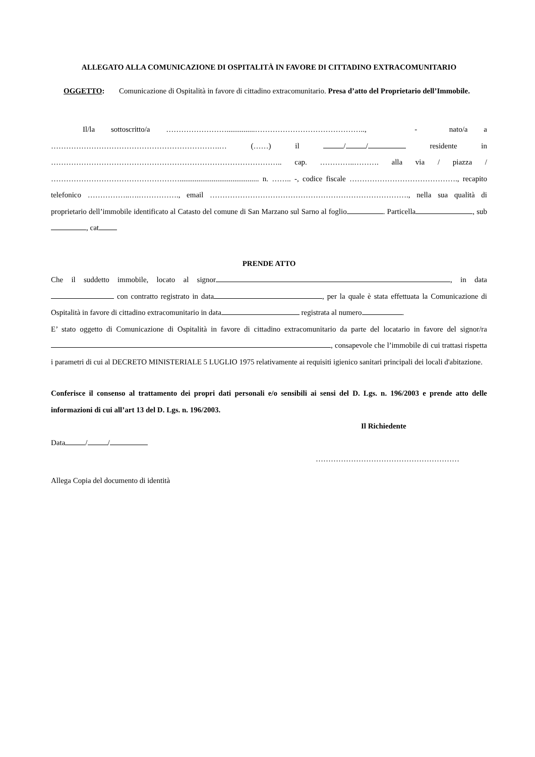ALLEGATO ALLA COMUNICAZIONE DI OSPITALITÀ IN FAVORE DI CITTADINO EXTRACOMUNITARIO
OGGETTO: Comunicazione di Ospitalità in favore di cittadino extracomunitario. Presa d’atto del Proprietario dell’Immobile.
Il/la sottoscritto/a ……………………...............…………………………………….., - nato/a a ………………………………………………………….… (……) il / / residente in ……………………………………………………………………………….. cap. …………..………. alla via / piazza / …………………………………………….......................................... n. …….. -, codice fiscale ……………………………………., recapito telefonico ……………..….……………., email ……………………………………………………………………., nella sua qualità di proprietario dell’immobile identificato al Catasto del comune di San Marzano sul Sarno al foglio . Particella , sub , cat
PRENDE ATTO
Che il suddetto immobile, locato al signor , in data con contratto registrato in data , per la quale è stata effettuata la Comunicazione di Ospitalità in favore di cittadino extracomunitario in data registrata al numero .
E’ stato oggetto di Comunicazione di Ospitalità in favore di cittadino extracomunitario da parte del locatario in favore del signor/ra , consapevole che l’immobile di cui trattasi rispetta i parametri di cui al DECRETO MINISTERIALE 5 LUGLIO 1975 relativamente ai requisiti igienico sanitari principali dei locali d'abitazione.
Conferisce il consenso al trattamento dei propri dati personali e/o sensibili ai sensi del D. Lgs. n. 196/2003 e prende atto delle informazioni di cui all’art 13 del D. Lgs. n. 196/2003.
Il Richiedente
Data / /
…………………………………………………
Allega Copia del documento di identità